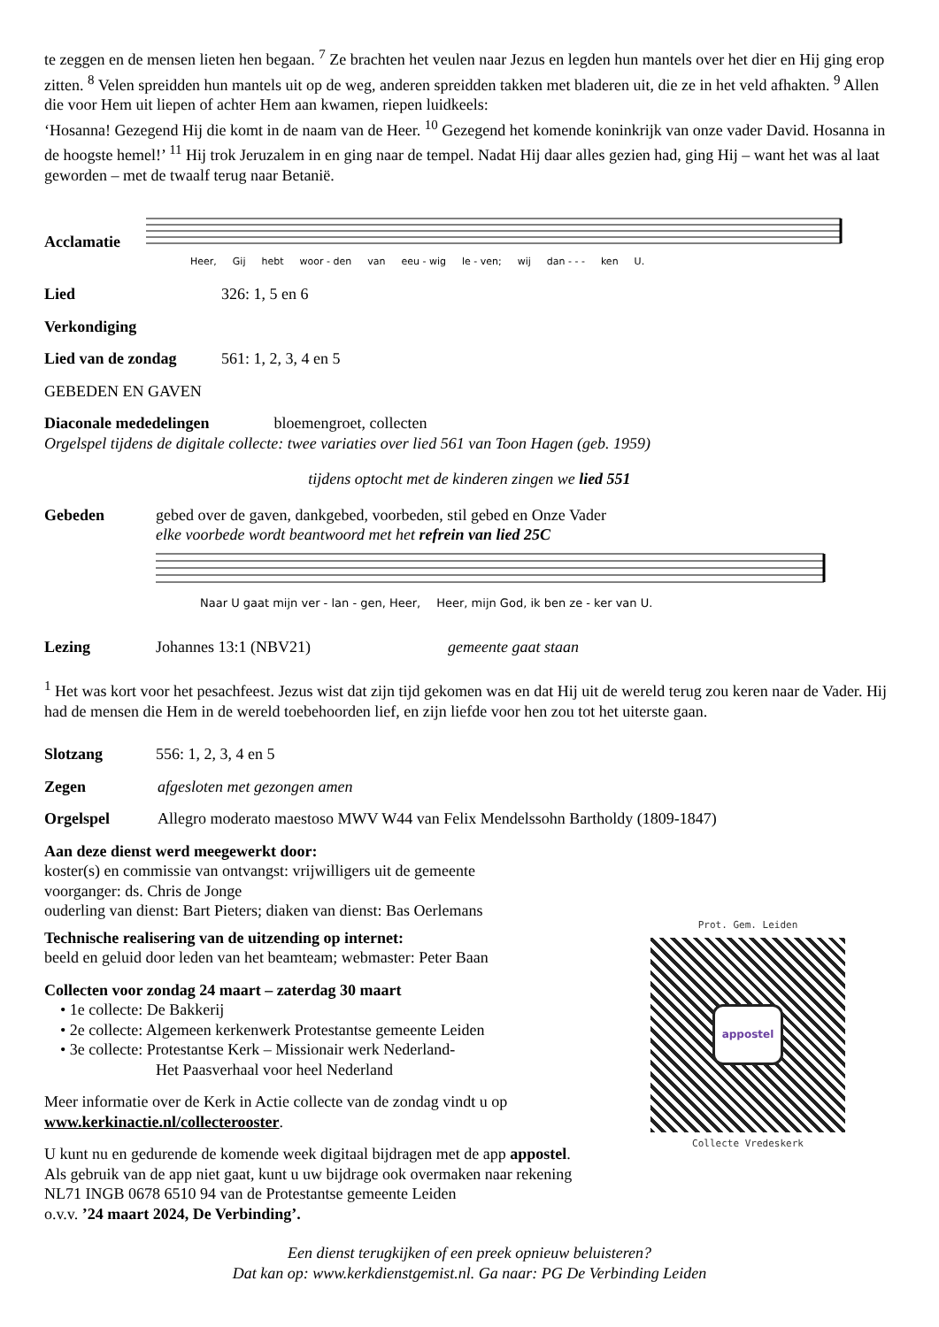te zeggen en de mensen lieten hen begaan. <sup>7</sup> Ze brachten het veulen naar Jezus en legden hun mantels over het dier en Hij ging erop zitten. <sup>8</sup> Velen spreidden hun mantels uit op de weg, anderen spreidden takken met bladeren uit, die ze in het veld afhakten. <sup>9</sup> Allen die voor Hem uit liepen of achter Hem aan kwamen, riepen luidkeels:
‘Hosanna! Gezegend Hij die komt in de naam van de Heer. <sup>10</sup> Gezegend het komende koninkrijk van onze vader David. Hosanna in de hoogste hemel!’ <sup>11</sup> Hij trok Jeruzalem in en ging naar de tempel. Nadat Hij daar alles gezien had, ging Hij – want het was al laat geworden – met de twaalf terug naar Betanië.
Acclamatie
Heer, Gij hebt woor - den van eeu - wig le - ven; wij dan - - - ken U.
Lied 326: 1, 5 en 6
Verkondiging
Lied van de zondag 561: 1, 2, 3, 4 en 5
GEBEDEN EN GAVEN
Diaconale mededelingen bloemengroet, collecten
Orgelspel tijdens de digitale collecte: twee variaties over lied 561 van Toon Hagen (geb. 1959)
tijdens optocht met de kinderen zingen we lied 551
Gebeden gebed over de gaven, dankgebed, voorbeden, stil gebed en Onze Vader
elke voorbede wordt beantwoord met het refrein van lied 25C
Naar U gaat mijn ver - lan - gen, Heer, Heer, mijn God, ik ben ze - ker van U.
Lezing Johannes 13:1 (NBV21) gemeente gaat staan
<sup>1</sup> Het was kort voor het pesachfeest. Jezus wist dat zijn tijd gekomen was en dat Hij uit de wereld terug zou keren naar de Vader. Hij had de mensen die Hem in de wereld toebehoorden lief, en zijn liefde voor hen zou tot het uiterste gaan.
Slotzang 556: 1, 2, 3, 4 en 5
Zegen afgesloten met gezongen amen
Orgelspel Allegro moderato maestoso MWV W44 van Felix Mendelssohn Bartholdy (1809-1847)
Aan deze dienst werd meegewerkt door:
koster(s) en commissie van ontvangst: vrijwilligers uit de gemeente
voorganger: ds. Chris de Jonge
ouderling van dienst: Bart Pieters; diaken van dienst: Bas Oerlemans
Technische realisering van de uitzending op internet:
beeld en geluid door leden van het beamteam; webmaster: Peter Baan
Collecten voor zondag 24 maart – zaterdag 30 maart
• 1e collecte: De Bakkerij
• 2e collecte: Algemeen kerkenwerk Protestantse gemeente Leiden
• 3e collecte: Protestantse Kerk – Missionair werk Nederland-
Het Paasverhaal voor heel Nederland
Meer informatie over de Kerk in Actie collecte van de zondag vindt u op
www.kerkinactie.nl/collecterooster.
U kunt nu en gedurende de komende week digitaal bijdragen met de app appostel.
Als gebruik van de app niet gaat, kunt u uw bijdrage ook overmaken naar rekening
NL71 INGB 0678 6510 94 van de Protestantse gemeente Leiden
o.v.v. ’24 maart 2024, De Verbinding’.
Een dienst terugkijken of een preek opnieuw beluisteren?
Dat kan op: www.kerkdienstgemist.nl. Ga naar: PG De Verbinding Leiden
Prot. Gem. Leiden
appostel
Collecte Vredeskerk